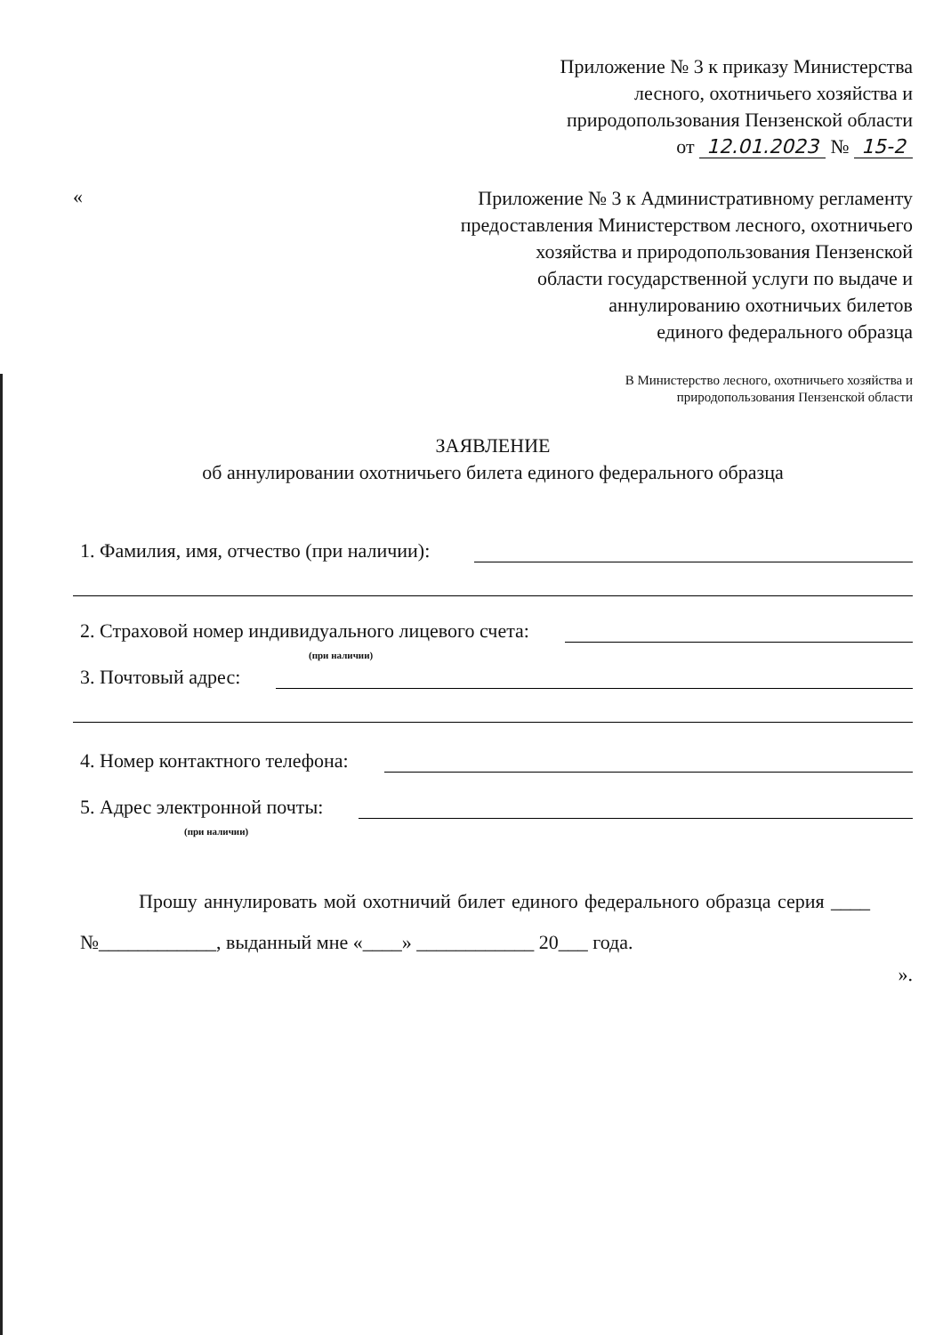Приложение № 3 к приказу Министерства
лесного, охотничьего хозяйства и
природопользования Пензенской области
от 12.01.2023 № 15-2
«
Приложение № 3 к Административному регламенту
предоставления Министерством лесного, охотничьего
хозяйства и природопользования Пензенской
области государственной услуги по выдаче и
аннулированию охотничьих билетов
единого федерального образца
В Министерство лесного, охотничьего хозяйства и
природопользования Пензенской области
ЗАЯВЛЕНИЕ
об аннулировании охотничьего билета единого федерального образца
1. Фамилия, имя, отчество (при наличии):
2. Страховой номер индивидуального лицевого счета:
(при наличии)
3. Почтовый адрес:
4. Номер контактного телефона:
5. Адрес электронной почты:
(при наличии)
Прошу аннулировать мой охотничий билет единого федерального образца серия ____ №____________, выданный мне «____» ____________ 20___ года.
».